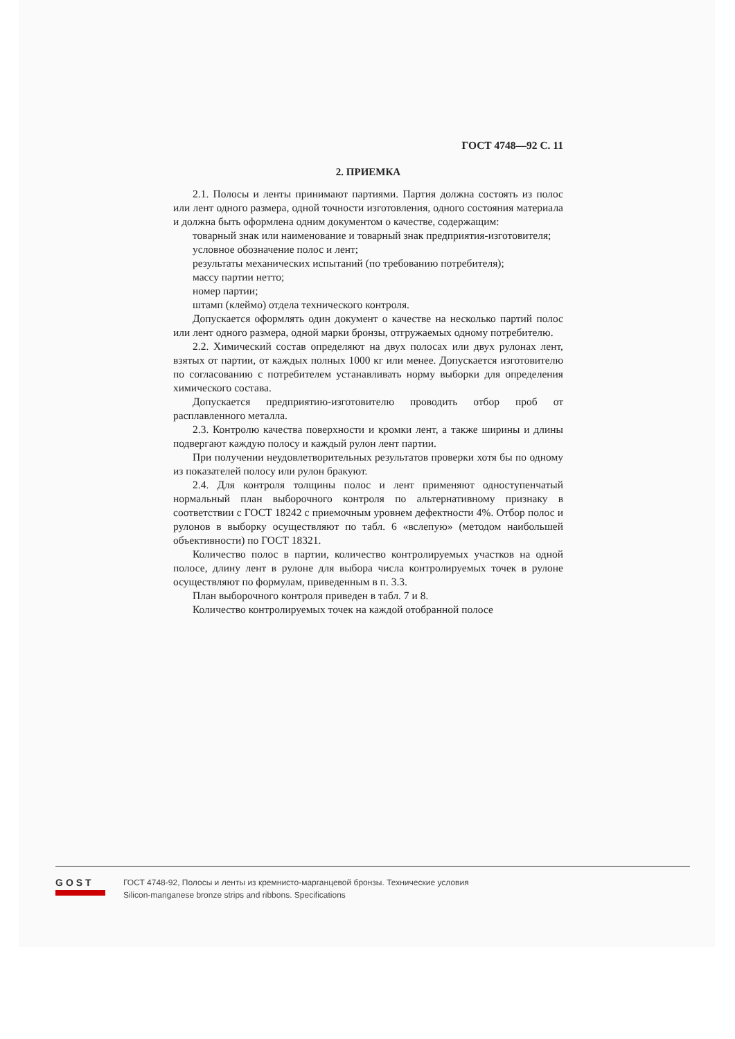ГОСТ 4748—92 С. 11
2. ПРИЕМКА
2.1. Полосы и ленты принимают партиями. Партия должна состоять из полос или лент одного размера, одной точности изготовления, одного состояния материала и должна быть оформлена одним документом о качестве, содержащим:
товарный знак или наименование и товарный знак предприятия-изготовителя;
условное обозначение полос и лент;
результаты механических испытаний (по требованию потребителя);
массу партии нетто;
номер партии;
штамп (клеймо) отдела технического контроля.
Допускается оформлять один документ о качестве на несколько партий полос или лент одного размера, одной марки бронзы, отгружаемых одному потребителю.
2.2. Химический состав определяют на двух полосах или двух рулонах лент, взятых от партии, от каждых полных 1000 кг или менее. Допускается изготовителю по согласованию с потребителем устанавливать норму выборки для определения химического состава.
Допускается предприятию-изготовителю проводить отбор проб от расплавленного металла.
2.3. Контролю качества поверхности и кромки лент, а также ширины и длины подвергают каждую полосу и каждый рулон лент партии.
При получении неудовлетворительных результатов проверки хотя бы по одному из показателей полосу или рулон бракуют.
2.4. Для контроля толщины полос и лент применяют одноступенчатый нормальный план выборочного контроля по альтернативному признаку в соответствии с ГОСТ 18242 с приемочным уровнем дефектности 4%. Отбор полос и рулонов в выборку осуществляют по табл. 6 «вслепую» (методом наибольшей объективности) по ГОСТ 18321.
Количество полос в партии, количество контролируемых участков на одной полосе, длину лент в рулоне для выбора числа контролируемых точек в рулоне осуществляют по формулам, приведенным в п. 3.3.
План выборочного контроля приведен в табл. 7 и 8.
Количество контролируемых точек на каждой отобранной полосе
GOST
ГОСТ 4748-92, Полосы и ленты из кремнисто-марганцевой бронзы. Технические условия
Silicon-manganese bronze strips and ribbons. Specifications